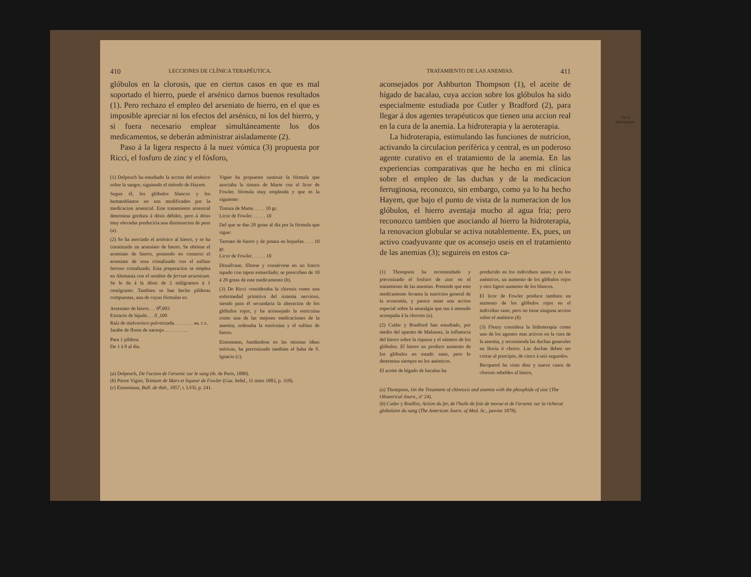410 LECCIONES DE CLÍNICA TERAPÉUTICA.
glóbulos en la clorosis, que en ciertos casos en que es mal soportado el hierro, puede el arsénico darnos buenos resultados (1). Pero rechazo el empleo del arseniato de hierro, en el que es imposible apreciar ni los efectos del arsénico, ni los del hierro, y si fuera necesario emplear simultáneamente los dos medicamentos, se deberán administrar aisladamente (2).
Paso á la ligera respecto á la nuez vómica (3) propuesta por Ricci, el fosfuro de zinc y el fósforo,
(1) Delpeuch ha estudiado la accion del arsénico sobre la sangre, siguiendo el método de Hayem.
Segun él, los glóbulos blancos y los hematoblastos no son modificados por la medicacion arsenical. Este tratamiento arsenical determina gordura á dósis débiles, pero á dósis muy elevadas produciria una disminucion de peso (a).
(2) Se ha asociado el arsénico al hierro, y se ha constituido un arseniato de hierro. Se obtiene el arseniato de hierro, poniendo en contacto el arseniato de sosa cristalizado con el sulfato ferroso cristalizado. Esta preparacion se emplea en Alemania con el nombre de ferrum arsenicum. Se le da á la dósis de 2 milígramos á 1 centígramo. Tambien se han hecho píldoras compuestas, una de cuyas fórmulas es:
Arseniato de hierro. . . 0<sup>g</sup>,003
Extracto de lúpulo. . . 0 ,100
Raíz de malvavisco pulverizada. . . . . . . . aa. c.s.
Jarabe de flores de naranjo. . . . . . . . . .
Para 1 píldora.
De 1 á 8 al dia.
Vigier ha propuesto sustituir la fórmula que asociaba la tintura de Marte con el licor de Fowler, fórmula muy empleada y que es la siguiente:
Tintura de Marte. . . . . 10 gr.
Licor de Fowler. . . . . . 10
Del que se dan 20 gotas al dia por la fórmula que sigue:
Tartrato de hierro y de potasa en hojuelas. . . . 10 gr.
Licor de Fowler. . . . . . 10
Disuélvase, fíltrese y consérvese en un frasco tapado con tapon esmerilado; se prescriben de 10 á 20 gotas de este medicamento (b).
(3) De Ricci consideraba la clorosis como una enfermedad primitiva del sistema nervioso, siendo para él secundaria la alteracion de los glóbulos rojos, y ha aconsejado la estricnina como una de las mejores medicaciones de la anemia; ordenaba la estricnina y el sulfato de hierro.
Eisenmann, fundándose en las mismas ideas teóricas, ha preconizado tambien el haba de S. Ignacio (c).
(a) Delpeuch, De l'action de l'arsenic sur le sang (th. de Paris, 1880).
(b) Pierre Vigier, Teinture de Mars et liqueur de Fowler (Gaz. hebd., 11 mars 1883, p. 318).
(c) Eisenmaun, Bull. de thér., 1857, t. LVII, p. 241.
TRATAMIENTO DE LAS ANEMIAS. 411
aconsejados por Ashburton Thompson (1), el aceite de hígado de bacalao, cuya accion sobre los glóbulos ha sido especialmente estudiada por Cutler y Bradford (2), para llegar á dos agentes terapéuticos que tienen una accion real en la cura de la anemia. La hidroterapia y la aeroterapia.
La hidroterapia, estimulando las funciones de nutricion, activando la circulacion periférica y central, es un poderoso agente curativo en el tratamiento de la anemia. En las experiencias comparativas que he hecho en mi clínica sobre el empleo de las duchas y de la medicacion ferruginosa, reconozco, sin embargo, como ya lo ha hecho Hayem, que bajo el punto de vista de la numeracion de los glóbulos, el hierro aventaja mucho al agua fria; pero reconozco tambien que asociando al hierro la hidroterapia, la renovacion globular se activa notablemente. Es, pues, un activo coadyuvante que os aconsejo useis en el tratamiento de las anemias (3); seguireis en estos ca-
De la
hidroterapia.
(1) Thompson ha recomendado y preconizado el fosfuro de zinc en el tratamiento de las anemias. Pretende que este medicamento levanta la nutricion general de la economía, y parece tener una accion especial sobre la neuralgia que tan á menudo acompaña á la clorosis (a).
(2) Cutler y Bradford han estudiado, por medio del aparato de Malassez, la influencia del hierro sobre la riqueza y el número de los glóbulos. El hierro no produce aumento de los glóbulos en estado sano, pero lo determina siempre en los anémicos.
El aceite de hígado de bacalao ha
producido en los individuos sanos y en los anémicos, un aumento de los glóbulos rojos y otro ligero aumento de los blancos.
El licor de Fowler produce tambien un aumento de los glóbulos rojos en el indivíduo sano, pero no tiene ninguna accion sobre el anémico (b)
(3) Fleury considera la hidroterapia como uno de los agentes mas activos en la cura de la anemia, y recomienda las duchas generales en lluvia ó chorro. Las duchas deben ser cortas al principio, de cinco á seis segundos.
Becquerel ha visto diez y nueve casos de clorosis rebeldes al hierro,
(a) Thompson, On the Treatment of chlorosis and anemia with the phosphide of zinc (The Obstetrical Journ., nº 24).
(b) Cutler y Bradfor, Action du fer, de l'huile de foie de morue et de l'arsenic sur la richesse globulaire du sang (The American Journ. of Med. Sc., janvier 1878).